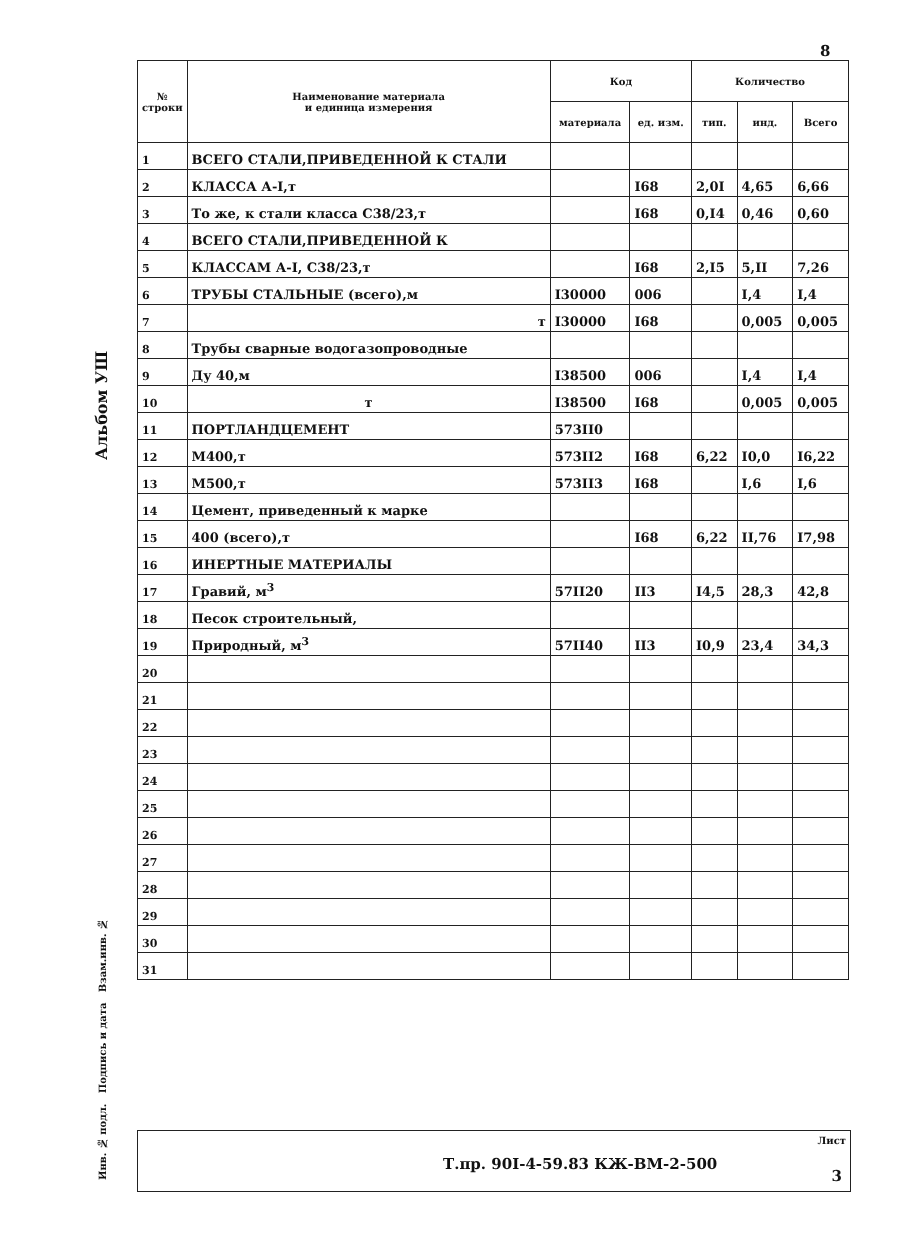8
Альбом УШ
Инв. № подл. Подпись и дата Взам.инв. №
| № строки | Наименование материала и единица измерения | Код | | Количество | | |
| --- | --- | --- | --- | --- | --- | --- |
| | | материала | ед. изм. | тип. | инд. | Всего |
| 1 | ВСЕГО СТАЛИ,ПРИВЕДЕННОЙ К СТАЛИ | | | | | |
| 2 | КЛАССА А-I,т | | I68 | 2,0I | 4,65 | 6,66 |
| 3 | То же, к стали класса С38/23,т | | I68 | 0,I4 | 0,46 | 0,60 |
| 4 | ВСЕГО СТАЛИ,ПРИВЕДЕННОЙ К | | | | | |
| 5 | КЛАССАМ А-I, С38/23,т | | I68 | 2,I5 | 5,II | 7,26 |
| 6 | ТРУБЫ СТАЛЬНЫЕ (всего),м | I30000 | 006 | | I,4 | I,4 |
| 7 | т | I30000 | I68 | | 0,005 | 0,005 |
| 8 | Трубы сварные водогазопроводные | | | | | |
| 9 | Ду 40,м | I38500 | 006 | | I,4 | I,4 |
| 10 | т | I38500 | I68 | | 0,005 | 0,005 |
| 11 | ПОРТЛАНДЦЕМЕНТ | 573II0 | | | | |
| 12 | М400,т | 573II2 | I68 | 6,22 | I0,0 | I6,22 |
| 13 | М500,т | 573II3 | I68 | | I,6 | I,6 |
| 14 | Цемент, приведенный к марке | | | | | |
| 15 | 400 (всего),т | | I68 | 6,22 | II,76 | I7,98 |
| 16 | ИНЕРТНЫЕ МАТЕРИАЛЫ | | | | | |
| 17 | Гравий, м<sup>3</sup> | 57II20 | II3 | I4,5 | 28,3 | 42,8 |
| 18 | Песок строительный, | | | | | |
| 19 | Природный, м<sup>3</sup> | 57II40 | II3 | I0,9 | 23,4 | 34,3 |
| 20 | | | | | | |
| 21 | | | | | | |
| 22 | | | | | | |
| 23 | | | | | | |
| 24 | | | | | | |
| 25 | | | | | | |
| 26 | | | | | | |
| 27 | | | | | | |
| 28 | | | | | | |
| 29 | | | | | | |
| 30 | | | | | | |
| 31 | | | | | | |
Т.пр. 90I-4-59.83 КЖ-ВМ-2-500
Лист
3